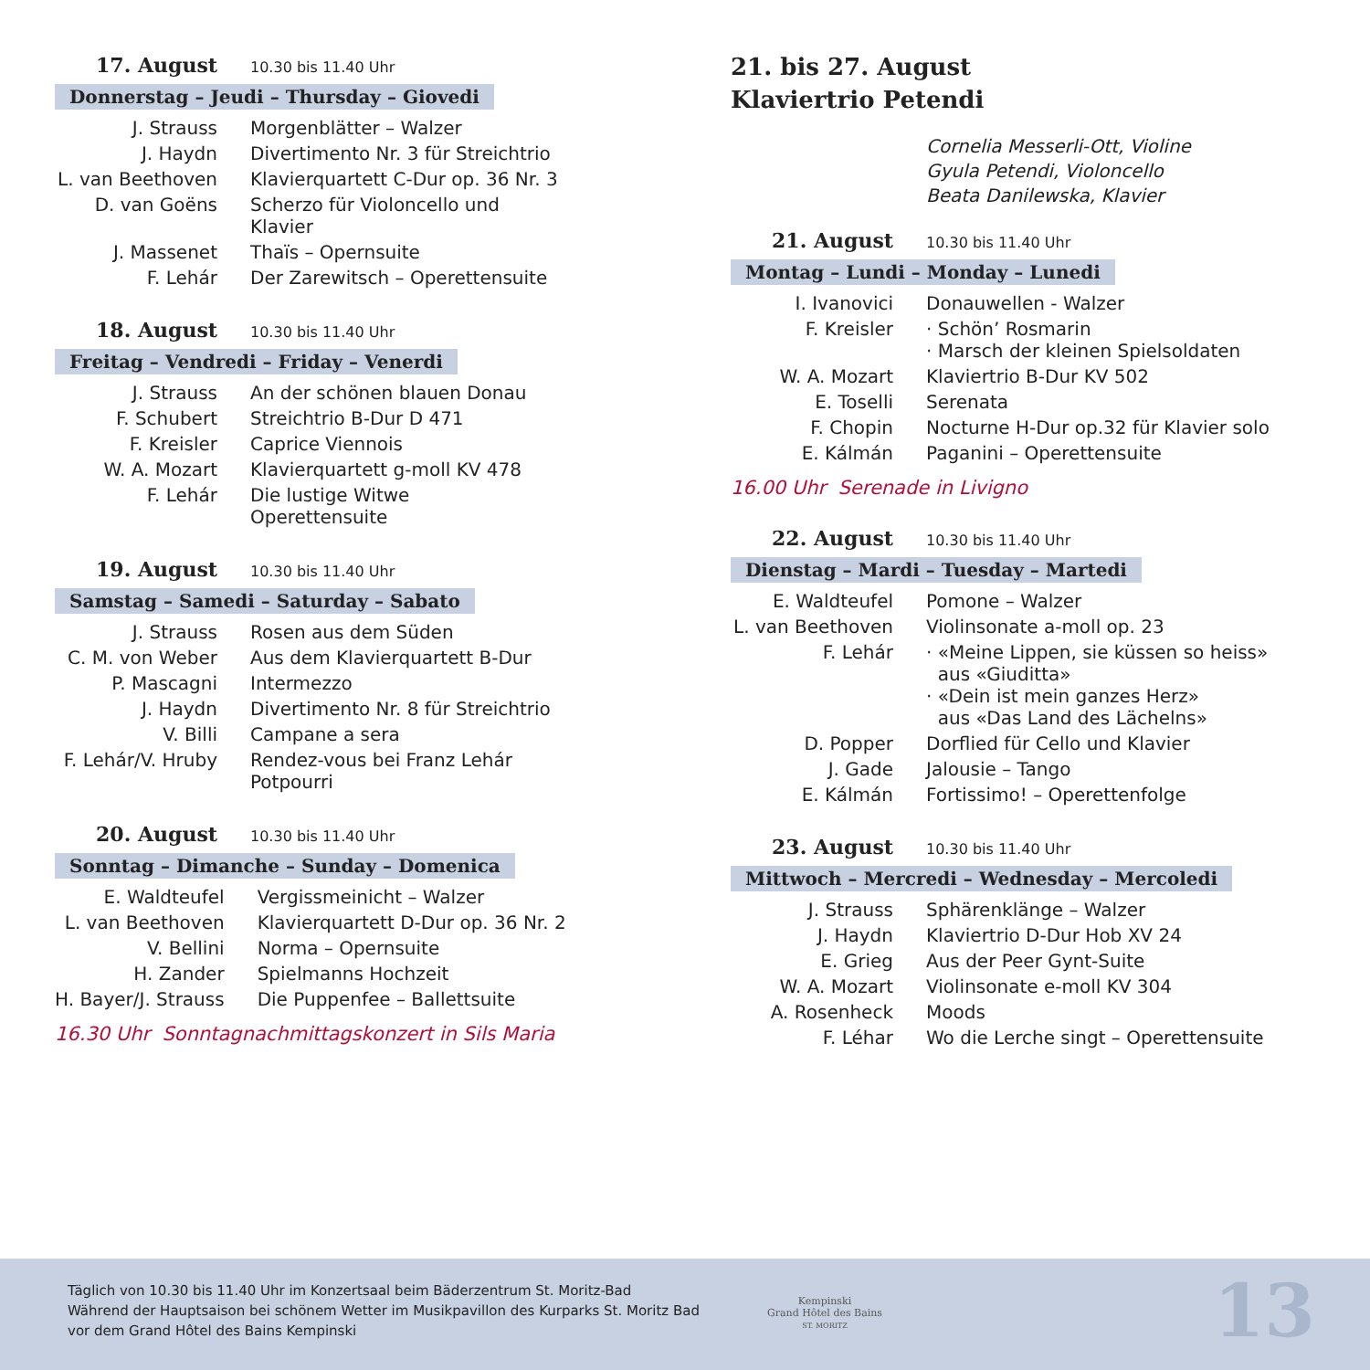17. August 10.30 bis 11.40 Uhr
Donnerstag – Jeudi – Thursday – Giovedi
| J. Strauss | Morgenblätter – Walzer |
| J. Haydn | Divertimento Nr. 3 für Streichtrio |
| L. van Beethoven | Klavierquartett C-Dur op. 36 Nr. 3 |
| D. van Goëns | Scherzo für Violoncello und Klavier |
| J. Massenet | Thaïs – Opernsuite |
| F. Lehár | Der Zarewitsch – Operettensuite |
18. August 10.30 bis 11.40 Uhr
Freitag – Vendredi – Friday – Venerdi
| J. Strauss | An der schönen blauen Donau |
| F. Schubert | Streichtrio B-Dur D 471 |
| F. Kreisler | Caprice Viennois |
| W. A. Mozart | Klavierquartett g-moll KV 478 |
| F. Lehár | Die lustige Witwe Operettensuite |
19. August 10.30 bis 11.40 Uhr
Samstag – Samedi – Saturday – Sabato
| J. Strauss | Rosen aus dem Süden |
| C. M. von Weber | Aus dem Klavierquartett B-Dur |
| P. Mascagni | Intermezzo |
| J. Haydn | Divertimento Nr. 8 für Streichtrio |
| V. Billi | Campane a sera |
| F. Lehár/V. Hruby | Rendez-vous bei Franz Lehár Potpourri |
20. August 10.30 bis 11.40 Uhr
Sonntag – Dimanche – Sunday – Domenica
| E. Waldteufel | Vergissmeinicht – Walzer |
| L. van Beethoven | Klavierquartett D-Dur op. 36 Nr. 2 |
| V. Bellini | Norma – Opernsuite |
| H. Zander | Spielmanns Hochzeit |
| H. Bayer/J. Strauss | Die Puppenfee – Ballettsuite |
16.30 Uhr Sonntagnachmittagskonzert in Sils Maria
21. bis 27. August
Klaviertrio Petendi
Cornelia Messerli-Ott, Violine
Gyula Petendi, Violoncello
Beata Danilewska, Klavier
21. August 10.30 bis 11.40 Uhr
Montag – Lundi – Monday – Lunedi
| I. Ivanovici | Donauwellen - Walzer |
| F. Kreisler | · Schön’ Rosmarin · Marsch der kleinen Spielsoldaten |
| W. A. Mozart | Klaviertrio B-Dur KV 502 |
| E. Toselli | Serenata |
| F. Chopin | Nocturne H-Dur op.32 für Klavier solo |
| E. Kálmán | Paganini – Operettensuite |
16.00 Uhr Serenade in Livigno
22. August 10.30 bis 11.40 Uhr
Dienstag – Mardi – Tuesday – Martedi
| E. Waldteufel | Pomone – Walzer |
| L. van Beethoven | Violinsonate a-moll op. 23 |
| F. Lehár | · «Meine Lippen, sie küssen so heiss» aus «Giuditta» · «Dein ist mein ganzes Herz» aus «Das Land des Lächelns» |
| D. Popper | Dorflied für Cello und Klavier |
| J. Gade | Jalousie – Tango |
| E. Kálmán | Fortissimo! – Operettenfolge |
23. August 10.30 bis 11.40 Uhr
Mittwoch – Mercredi – Wednesday – Mercoledi
| J. Strauss | Sphärenklänge – Walzer |
| J. Haydn | Klaviertrio D-Dur Hob XV 24 |
| E. Grieg | Aus der Peer Gynt-Suite |
| W. A. Mozart | Violinsonate e-moll KV 304 |
| A. Rosenheck | Moods |
| F. Léhar | Wo die Lerche singt – Operettensuite |
Täglich von 10.30 bis 11.40 Uhr im Konzertsaal beim Bäderzentrum St. Moritz-Bad
Während der Hauptsaison bei schönem Wetter im Musikpavillon des Kurparks St. Moritz Bad
vor dem Grand Hôtel des Bains Kempinski
Kempinski
Grand Hôtel des Bains
ST. MORITZ
13